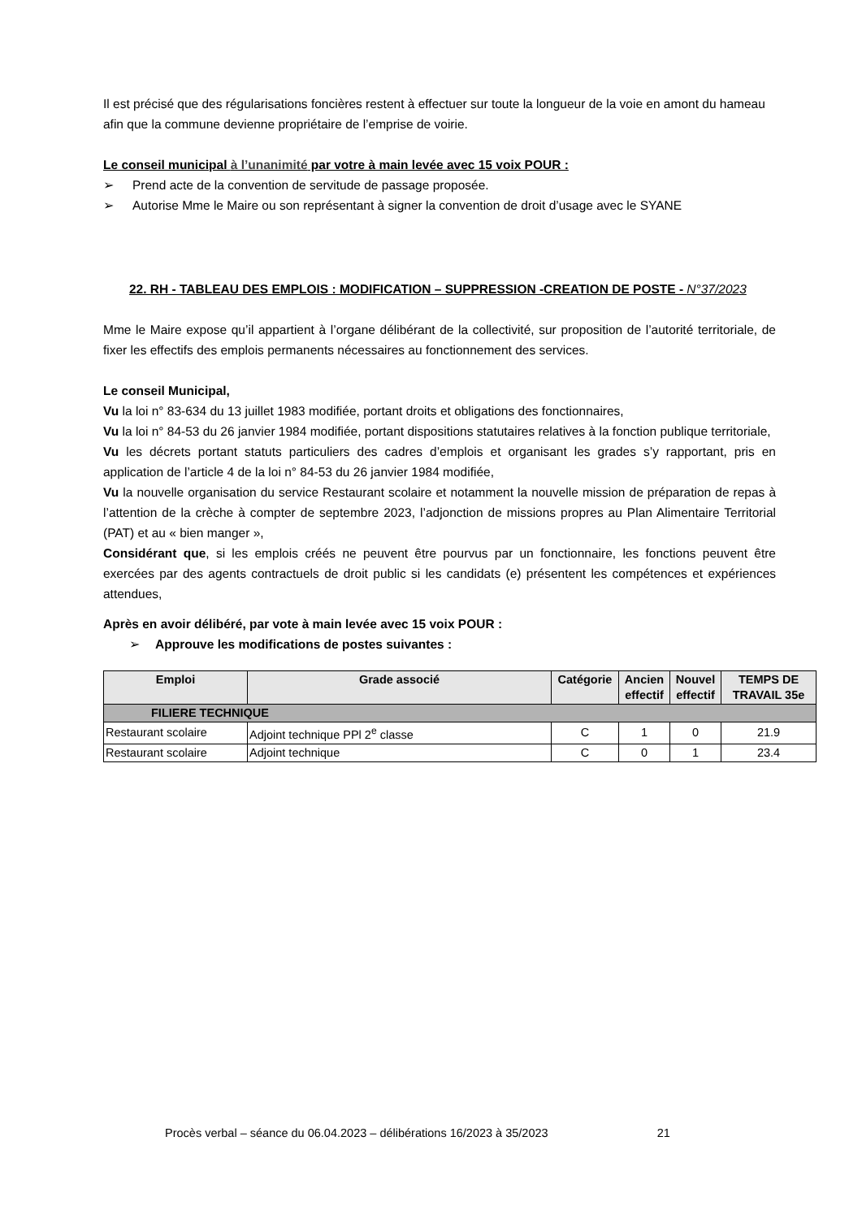Il est précisé que des régularisations foncières restent à effectuer sur toute la longueur de la voie en amont du hameau afin que la commune devienne propriétaire de l’emprise de voirie.
Le conseil municipal à l’unanimité par votre à main levée avec 15 voix POUR :
➢ Prend acte de la convention de servitude de passage proposée.
➢ Autorise Mme le Maire ou son représentant à signer la convention de droit d’usage avec le SYANE
22. RH - TABLEAU DES EMPLOIS : MODIFICATION – SUPPRESSION -CREATION DE POSTE - N°37/2023
Mme le Maire expose qu’il appartient à l’organe délibérant de la collectivité, sur proposition de l’autorité territoriale, de fixer les effectifs des emplois permanents nécessaires au fonctionnement des services.
Le conseil Municipal,
Vu la loi n° 83-634 du 13 juillet 1983 modifiée, portant droits et obligations des fonctionnaires,
Vu la loi n° 84-53 du 26 janvier 1984 modifiée, portant dispositions statutaires relatives à la fonction publique territoriale,
Vu les décrets portant statuts particuliers des cadres d’emplois et organisant les grades s’y rapportant, pris en application de l’article 4 de la loi n° 84-53 du 26 janvier 1984 modifiée,
Vu la nouvelle organisation du service Restaurant scolaire et notamment la nouvelle mission de préparation de repas à l’attention de la crèche à compter de septembre 2023, l’adjonction de missions propres au Plan Alimentaire Territorial (PAT) et au « bien manger »,
Considérant que, si les emplois créés ne peuvent être pourvus par un fonctionnaire, les fonctions peuvent être exercées par des agents contractuels de droit public si les candidats (e) présentent les compétences et expériences attendues,
Après en avoir délibéré, par vote à main levée avec 15 voix POUR :
➢ Approuve les modifications de postes suivantes :
| Emploi | Grade associé | Catégorie | Ancien effectif | Nouvel effectif | TEMPS DE TRAVAIL 35e |
| --- | --- | --- | --- | --- | --- |
| FILIERE TECHNIQUE | | | | | |
| Restaurant scolaire | Adjoint technique PPl 2<sup>e</sup> classe | C | 1 | 0 | 21.9 |
| Restaurant scolaire | Adjoint technique | C | 0 | 1 | 23.4 |
Procès verbal – séance du 06.04.2023 – délibérations 16/2023 à 35/2023 21